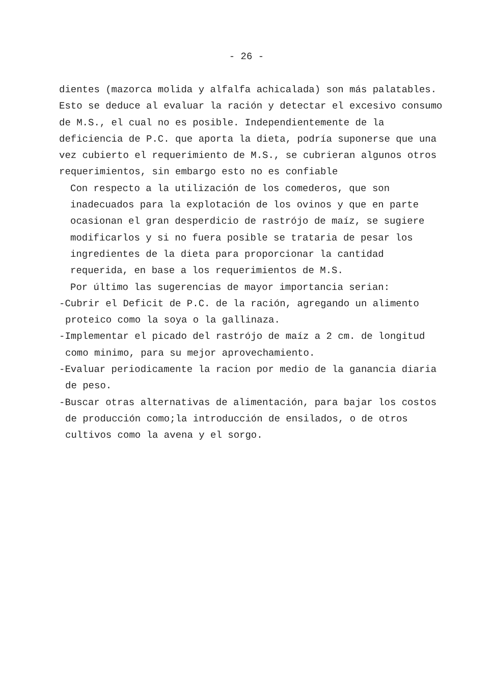- 26 -
dientes (mazorca molida y alfalfa achicalada) son más palatables. Esto se deduce al evaluar la ración y detectar el excesivo consumo de M.S., el cual no es posible. Independientemente de la deficiencia de P.C. que aporta la dieta, podría suponerse que una vez cubierto el requerimiento de M.S., se cubrieran algunos otros requerimientos, sin embargo esto no es confiable
Con respecto a la utilización de los comederos, que son inadecuados para la explotación de los ovinos y que en parte ocasionan el gran desperdicio de rastrójo de maíz, se sugiere modificarlos y si no fuera posible se trataria de pesar los ingredientes de la dieta para proporcionar la cantidad requerida, en base a los requerimientos de M.S.
Por último las sugerencias de mayor importancia serian:
-Cubrir el Deficit de P.C. de la ración, agregando un alimento proteico como la soya o la gallinaza.
-Implementar el picado del rastrójo de maíz a 2 cm. de longitud como minimo, para su mejor aprovechamiento.
-Evaluar periodicamente la racion por medio de la ganancia diaria de peso.
-Buscar otras alternativas de alimentación, para bajar los costos de producción como;la introducción de ensilados, o de otros cultivos como la avena y el sorgo.